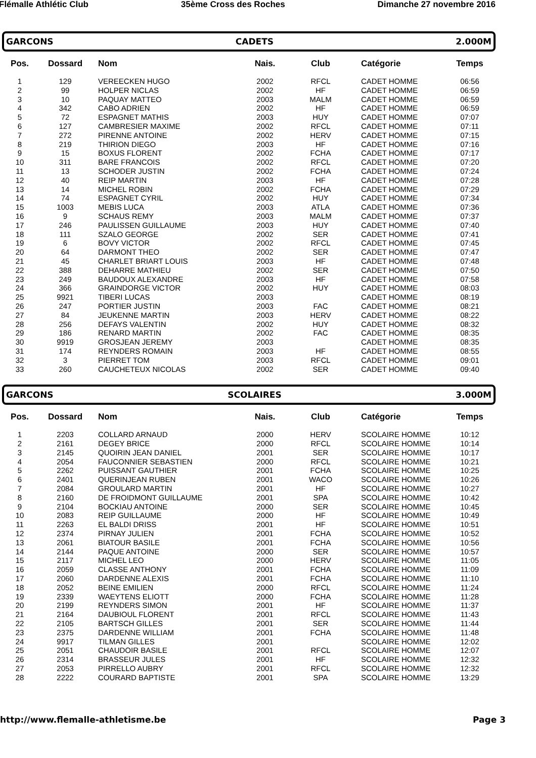Flémalle Athlétic Club 35ème Cross des Roches Dimanche 27 novembre 2016
GARCONS CADETS 2.000M
| Pos. | Dossard | Nom | Nais. | Club | Catégorie | Temps |
| --- | --- | --- | --- | --- | --- | --- |
| 1 | 129 | VEREECKEN HUGO | 2002 | RFCL | CADET HOMME | 06:56 |
| 2 | 99 | HOLPER NICLAS | 2002 | HF | CADET HOMME | 06:59 |
| 3 | 10 | PAQUAY MATTEO | 2003 | MALM | CADET HOMME | 06:59 |
| 4 | 342 | CABO ADRIEN | 2002 | HF | CADET HOMME | 06:59 |
| 5 | 72 | ESPAGNET MATHIS | 2003 | HUY | CADET HOMME | 07:07 |
| 6 | 127 | CAMBRESIER MAXIME | 2002 | RFCL | CADET HOMME | 07:11 |
| 7 | 272 | PIRENNE ANTOINE | 2002 | HERV | CADET HOMME | 07:15 |
| 8 | 219 | THIRION DIEGO | 2003 | HF | CADET HOMME | 07:16 |
| 9 | 15 | BOXUS FLORENT | 2002 | FCHA | CADET HOMME | 07:17 |
| 10 | 311 | BARE FRANCOIS | 2002 | RFCL | CADET HOMME | 07:20 |
| 11 | 13 | SCHODER JUSTIN | 2002 | FCHA | CADET HOMME | 07:24 |
| 12 | 40 | REIP MARTIN | 2003 | HF | CADET HOMME | 07:28 |
| 13 | 14 | MICHEL ROBIN | 2002 | FCHA | CADET HOMME | 07:29 |
| 14 | 74 | ESPAGNET CYRIL | 2002 | HUY | CADET HOMME | 07:34 |
| 15 | 1003 | MEBIS LUCA | 2003 | ATLA | CADET HOMME | 07:36 |
| 16 | 9 | SCHAUS REMY | 2003 | MALM | CADET HOMME | 07:37 |
| 17 | 246 | PAULISSEN GUILLAUME | 2003 | HUY | CADET HOMME | 07:40 |
| 18 | 111 | SZALO GEORGE | 2002 | SER | CADET HOMME | 07:41 |
| 19 | 6 | BOVY VICTOR | 2002 | RFCL | CADET HOMME | 07:45 |
| 20 | 64 | DARMONT THEO | 2002 | SER | CADET HOMME | 07:47 |
| 21 | 45 | CHARLET BRIART LOUIS | 2003 | HF | CADET HOMME | 07:48 |
| 22 | 388 | DEHARRE MATHIEU | 2002 | SER | CADET HOMME | 07:50 |
| 23 | 249 | BAUDOUX ALEXANDRE | 2003 | HF | CADET HOMME | 07:58 |
| 24 | 366 | GRAINDORGE VICTOR | 2002 | HUY | CADET HOMME | 08:03 |
| 25 | 9921 | TIBERI LUCAS | 2003 | | CADET HOMME | 08:19 |
| 26 | 247 | PORTIER JUSTIN | 2003 | FAC | CADET HOMME | 08:21 |
| 27 | 84 | JEUKENNE MARTIN | 2003 | HERV | CADET HOMME | 08:22 |
| 28 | 256 | DEFAYS VALENTIN | 2002 | HUY | CADET HOMME | 08:32 |
| 29 | 186 | RENARD MARTIN | 2002 | FAC | CADET HOMME | 08:35 |
| 30 | 9919 | GROSJEAN JEREMY | 2003 | | CADET HOMME | 08:35 |
| 31 | 174 | REYNDERS ROMAIN | 2003 | HF | CADET HOMME | 08:55 |
| 32 | 3 | PIERRET TOM | 2003 | RFCL | CADET HOMME | 09:01 |
| 33 | 260 | CAUCHETEUX NICOLAS | 2002 | SER | CADET HOMME | 09:40 |
GARCONS SCOLAIRES 3.000M
| Pos. | Dossard | Nom | Nais. | Club | Catégorie | Temps |
| --- | --- | --- | --- | --- | --- | --- |
| 1 | 2203 | COLLARD ARNAUD | 2000 | HERV | SCOLAIRE HOMME | 10:12 |
| 2 | 2161 | DEGEY BRICE | 2000 | RFCL | SCOLAIRE HOMME | 10:14 |
| 3 | 2145 | QUOIRIN JEAN DANIEL | 2001 | SER | SCOLAIRE HOMME | 10:17 |
| 4 | 2054 | FAUCONNIER SEBASTIEN | 2000 | RFCL | SCOLAIRE HOMME | 10:21 |
| 5 | 2262 | PUISSANT GAUTHIER | 2001 | FCHA | SCOLAIRE HOMME | 10:25 |
| 6 | 2401 | QUERINJEAN RUBEN | 2001 | WACO | SCOLAIRE HOMME | 10:26 |
| 7 | 2084 | GROULARD MARTIN | 2001 | HF | SCOLAIRE HOMME | 10:27 |
| 8 | 2160 | DE FROIDMONT GUILLAUME | 2001 | SPA | SCOLAIRE HOMME | 10:42 |
| 9 | 2104 | BOCKIAU ANTOINE | 2000 | SER | SCOLAIRE HOMME | 10:45 |
| 10 | 2083 | REIP GUILLAUME | 2000 | HF | SCOLAIRE HOMME | 10:49 |
| 11 | 2263 | EL BALDI DRISS | 2001 | HF | SCOLAIRE HOMME | 10:51 |
| 12 | 2374 | PIRNAY JULIEN | 2001 | FCHA | SCOLAIRE HOMME | 10:52 |
| 13 | 2061 | BIATOUR BASILE | 2001 | FCHA | SCOLAIRE HOMME | 10:56 |
| 14 | 2144 | PAQUE ANTOINE | 2000 | SER | SCOLAIRE HOMME | 10:57 |
| 15 | 2117 | MICHEL LEO | 2000 | HERV | SCOLAIRE HOMME | 11:05 |
| 16 | 2059 | CLASSE ANTHONY | 2001 | FCHA | SCOLAIRE HOMME | 11:09 |
| 17 | 2060 | DARDENNE ALEXIS | 2001 | FCHA | SCOLAIRE HOMME | 11:10 |
| 18 | 2052 | BEINE EMILIEN | 2000 | RFCL | SCOLAIRE HOMME | 11:24 |
| 19 | 2339 | WAEYTENS ELIOTT | 2000 | FCHA | SCOLAIRE HOMME | 11:28 |
| 20 | 2199 | REYNDERS SIMON | 2001 | HF | SCOLAIRE HOMME | 11:37 |
| 21 | 2164 | DAUBIOUL FLORENT | 2001 | RFCL | SCOLAIRE HOMME | 11:43 |
| 22 | 2105 | BARTSCH GILLES | 2001 | SER | SCOLAIRE HOMME | 11:44 |
| 23 | 2375 | DARDENNE WILLIAM | 2001 | FCHA | SCOLAIRE HOMME | 11:48 |
| 24 | 9917 | TILMAN GILLES | 2001 | | SCOLAIRE HOMME | 12:02 |
| 25 | 2051 | CHAUDOIR BASILE | 2001 | RFCL | SCOLAIRE HOMME | 12:07 |
| 26 | 2314 | BRASSEUR JULES | 2001 | HF | SCOLAIRE HOMME | 12:32 |
| 27 | 2053 | PIRRELLO AUBRY | 2001 | RFCL | SCOLAIRE HOMME | 12:32 |
| 28 | 2222 | COURARD BAPTISTE | 2001 | SPA | SCOLAIRE HOMME | 13:29 |
http://www.flemalle-athletisme.be Page 3